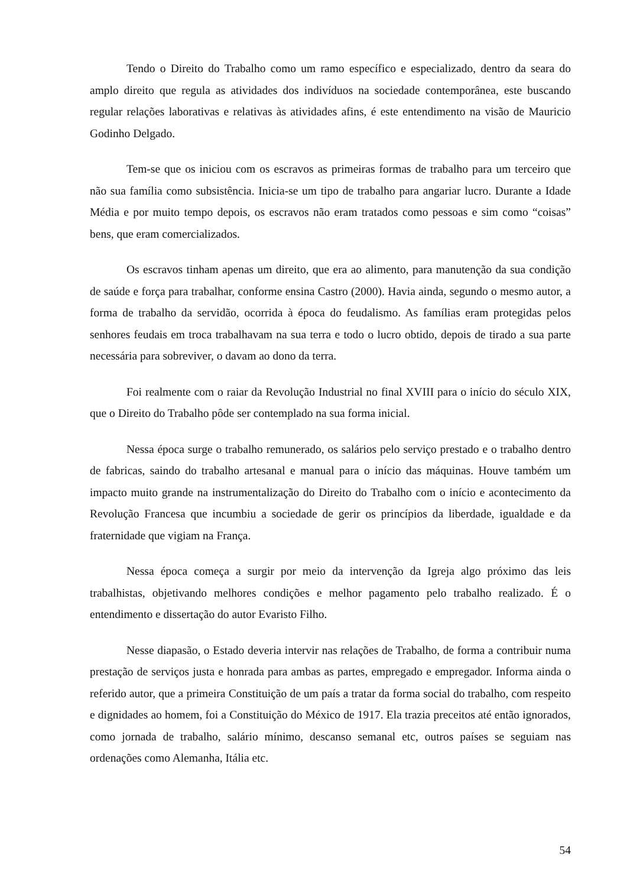Tendo o Direito do Trabalho como um ramo específico e especializado, dentro da seara do amplo direito que regula as atividades dos indivíduos na sociedade contemporânea, este buscando regular relações laborativas e relativas às atividades afins, é este entendimento na visão de Mauricio Godinho Delgado.
Tem-se que os iniciou com os escravos as primeiras formas de trabalho para um terceiro que não sua família como subsistência. Inicia-se um tipo de trabalho para angariar lucro. Durante a Idade Média e por muito tempo depois, os escravos não eram tratados como pessoas e sim como “coisas” bens, que eram comercializados.
Os escravos tinham apenas um direito, que era ao alimento, para manutenção da sua condição de saúde e força para trabalhar, conforme ensina Castro (2000). Havia ainda, segundo o mesmo autor, a forma de trabalho da servidão, ocorrida à época do feudalismo. As famílias eram protegidas pelos senhores feudais em troca trabalhavam na sua terra e todo o lucro obtido, depois de tirado a sua parte necessária para sobreviver, o davam ao dono da terra.
Foi realmente com o raiar da Revolução Industrial no final XVIII para o início do século XIX, que o Direito do Trabalho pôde ser contemplado na sua forma inicial.
Nessa época surge o trabalho remunerado, os salários pelo serviço prestado e o trabalho dentro de fabricas, saindo do trabalho artesanal e manual para o início das máquinas. Houve também um impacto muito grande na instrumentalização do Direito do Trabalho com o início e acontecimento da Revolução Francesa que incumbiu a sociedade de gerir os princípios da liberdade, igualdade e da fraternidade que vigiam na França.
Nessa época começa a surgir por meio da intervenção da Igreja algo próximo das leis trabalhistas, objetivando melhores condições e melhor pagamento pelo trabalho realizado. É o entendimento e dissertação do autor Evaristo Filho.
Nesse diapasão, o Estado deveria intervir nas relações de Trabalho, de forma a contribuir numa prestação de serviços justa e honrada para ambas as partes, empregado e empregador. Informa ainda o referido autor, que a primeira Constituição de um país a tratar da forma social do trabalho, com respeito e dignidades ao homem, foi a Constituição do México de 1917. Ela trazia preceitos até então ignorados, como jornada de trabalho, salário mínimo, descanso semanal etc, outros países se seguiam nas ordenações como Alemanha, Itália etc.
54